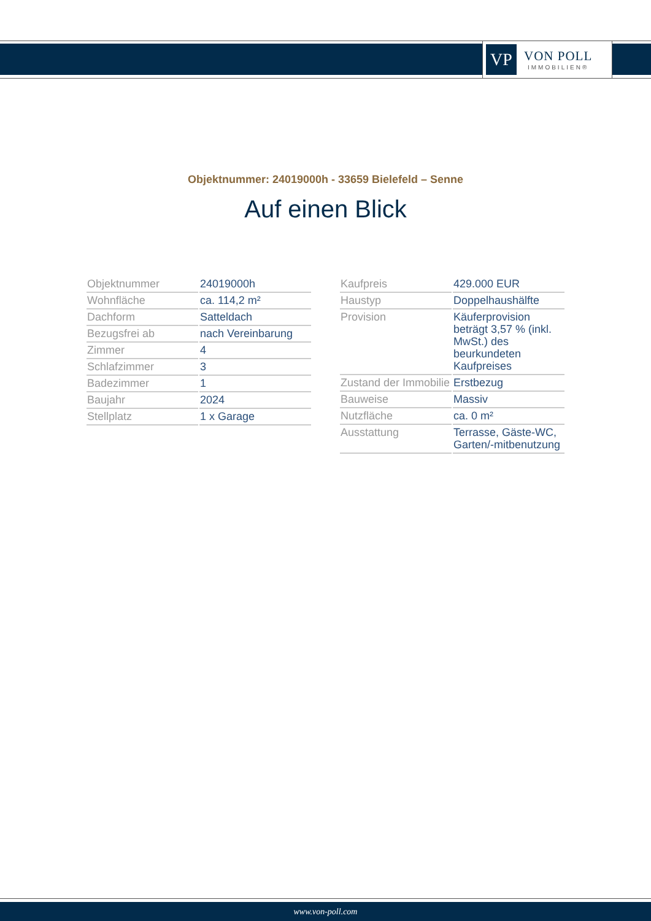VP
VON POLL
IMMOBILIEN®
Objektnummer: 24019000h - 33659 Bielefeld – Senne
Auf einen Blick
| Objektnummer | 24019000h |
| Wohnfläche | ca. 114,2 m² |
| Dachform | Satteldach |
| Bezugsfrei ab | nach Vereinbarung |
| Zimmer | 4 |
| Schlafzimmer | 3 |
| Badezimmer | 1 |
| Baujahr | 2024 |
| Stellplatz | 1 x Garage |
| Kaufpreis | 429.000 EUR |
| Haustyp | Doppelhaushälfte |
| Provision | Käuferprovision beträgt 3,57 % (inkl. MwSt.) des beurkundeten Kaufpreises |
| Zustand der Immobilie | Erstbezug |
| Bauweise | Massiv |
| Nutzfläche | ca. 0 m² |
| Ausstattung | Terrasse, Gäste-WC, Garten/-mitbenutzung |
www.von-poll.com